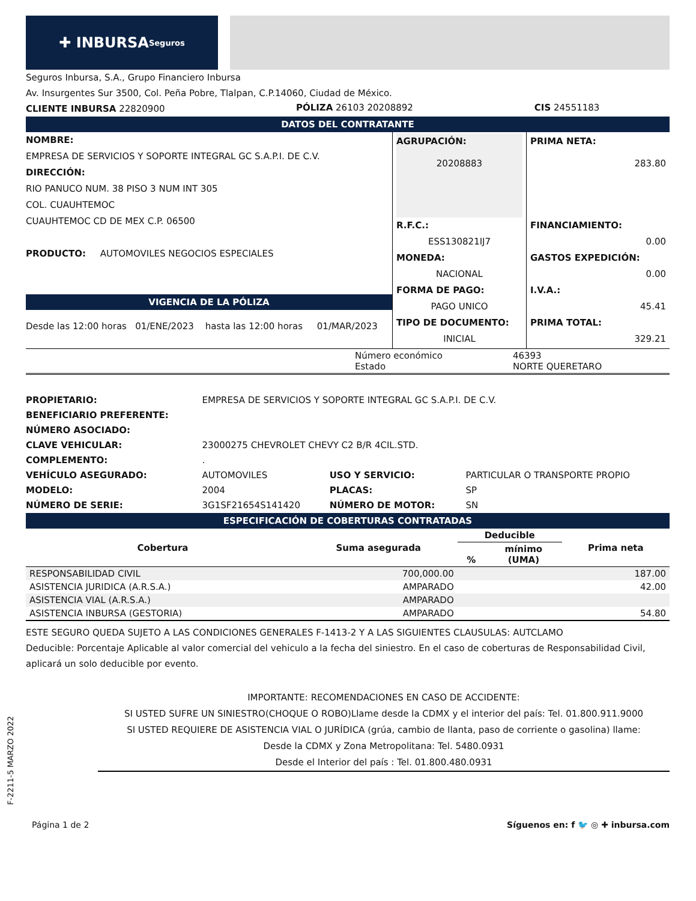✚ INBURSA Seguros
Seguros Inbursa, S.A., Grupo Financiero Inbursa
Av. Insurgentes Sur 3500, Col. Peña Pobre, Tlalpan, C.P.14060, Ciudad de México.
| CLIENTE INBURSA 22820900 | PÓLIZA 26103 20208892 | CIS 24551183 |
DATOS DEL CONTRATANTE
| NOMBRE: EMPRESA DE SERVICIOS Y SOPORTE INTEGRAL GC S.A.P.I. DE C.V. DIRECCIÓN: RIO PANUCO NUM. 38 PISO 3 NUM INT 305 COL. CUAUHTEMOC CUAUHTEMOC CD DE MEX C.P. 06500 PRODUCTO: AUTOMOVILES NEGOCIOS ESPECIALES VIGENCIA DE LA PÓLIZA Desde las 12:00 horas 01/ENE/2023 hasta las 12:00 horas 01/MAR/2023 | AGRUPACIÓN: 20208883 R.F.C.: ESS130821IJ7 MONEDA: NACIONAL FORMA DE PAGO: PAGO UNICO TIPO DE DOCUMENTO: INICIAL | PRIMA NETA: 283.80 FINANCIAMIENTO: 0.00 GASTOS EXPEDICIÓN: 0.00 I.V.A.: 45.41 PRIMA TOTAL: 329.21 |
| | Número económico Estado | 46393 NORTE QUERETARO |
| PROPIETARIO: | EMPRESA DE SERVICIOS Y SOPORTE INTEGRAL GC S.A.P.I. DE C.V. | | |
| BENEFICIARIO PREFERENTE: | | | |
| NÚMERO ASOCIADO: | | | |
| CLAVE VEHICULAR: | 23000275 CHEVROLET CHEVY C2 B/R 4CIL.STD. | | |
| COMPLEMENTO: | . | | |
| VEHÍCULO ASEGURADO: | AUTOMOVILES | USO Y SERVICIO: | PARTICULAR O TRANSPORTE PROPIO |
| MODELO: | 2004 | PLACAS: | SP |
| NÚMERO DE SERIE: | 3G1SF21654S141420 | NÚMERO DE MOTOR: | SN |
ESPECIFICACIÓN DE COBERTURAS CONTRATADAS
| Cobertura | Suma asegurada | Deducible | | Prima neta |
| --- | --- | --- | --- | --- |
| | | % | mínimo (UMA) | |
| RESPONSABILIDAD CIVIL | 700,000.00 | | | 187.00 |
| ASISTENCIA JURIDICA (A.R.S.A.) | AMPARADO | | | 42.00 |
| ASISTENCIA VIAL (A.R.S.A.) | AMPARADO | | | |
| ASISTENCIA INBURSA (GESTORIA) | AMPARADO | | | 54.80 |
ESTE SEGURO QUEDA SUJETO A LAS CONDICIONES GENERALES F-1413-2 Y A LAS SIGUIENTES CLAUSULAS: AUTCLAMO
Deducible: Porcentaje Aplicable al valor comercial del vehiculo a la fecha del siniestro. En el caso de coberturas de Responsabilidad Civil, aplicará un solo deducible por evento.
IMPORTANTE: RECOMENDACIONES EN CASO DE ACCIDENTE:
SI USTED SUFRE UN SINIESTRO(CHOQUE O ROBO)Llame desde la CDMX y el interior del país: Tel. 01.800.911.9000
SI USTED REQUIERE DE ASISTENCIA VIAL O JURÍDICA (grúa, cambio de llanta, paso de corriente o gasolina) llame:
Desde la CDMX y Zona Metropolitana: Tel. 5480.0931
Desde el Interior del país : Tel. 01.800.480.0931
Página 1 de 2 Síguenos en: f 🐦 ◎ ✚ inbursa.com
F-2211-5 MARZO 2022